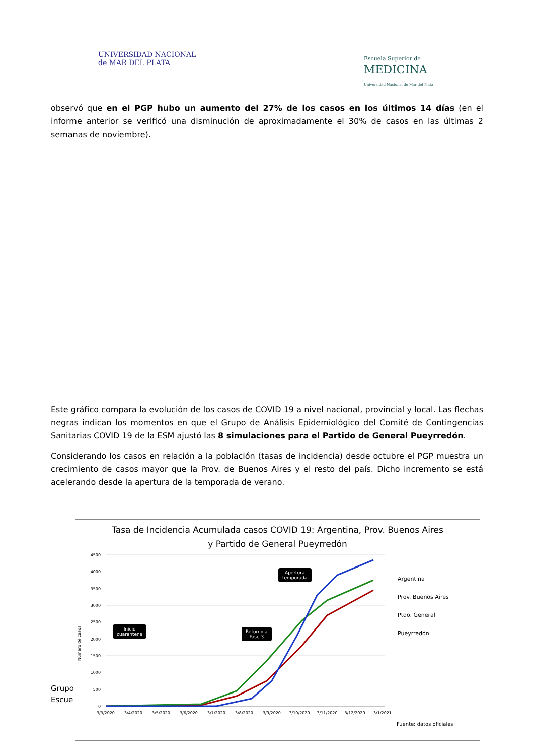UNIVERSIDAD NACIONAL
de MAR DEL PLATA
Escuela Superior de
MEDICINA
Universidad Nacional de Mar del Plata
observó que en el PGP hubo un aumento del 27% de los casos en los últimos 14 días (en el informe anterior se verificó una disminución de aproximadamente el 30% de casos en las últimas 2 semanas de noviembre).
Este gráfico compara la evolución de los casos de COVID 19 a nivel nacional, provincial y local. Las flechas negras indican los momentos en que el Grupo de Análisis Epidemiológico del Comité de Contingencias Sanitarias COVID 19 de la ESM ajustó las 8 simulaciones para el Partido de General Pueyrredón.
Considerando los casos en relación a la población (tasas de incidencia) desde octubre el PGP muestra un crecimiento de casos mayor que la Prov. de Buenos Aires y el resto del país. Dicho incremento se está acelerando desde la apertura de la temporada de verano.
Grupo
Escue
Tasa de Incidencia Acumulada casos COVID 19: Argentina, Prov. Buenos Aires
y Partido de General Pueyrredón
Número de casos
4500
4000
3500
3000
2500
2000
1500
1000
500
0
3/3/2020
3/4/2020
3/5/2020
3/6/2020
3/7/2020
3/8/2020
3/9/2020
3/10/2020
3/11/2020
3/12/2020
3/1/2021
Inicio
cuarentena
Retorno a
Fase 3
Apertura
temporada
Argentina
Prov. Buenos Aires
Ptdo. General
Pueyrredón
Fuente: datos oficiales